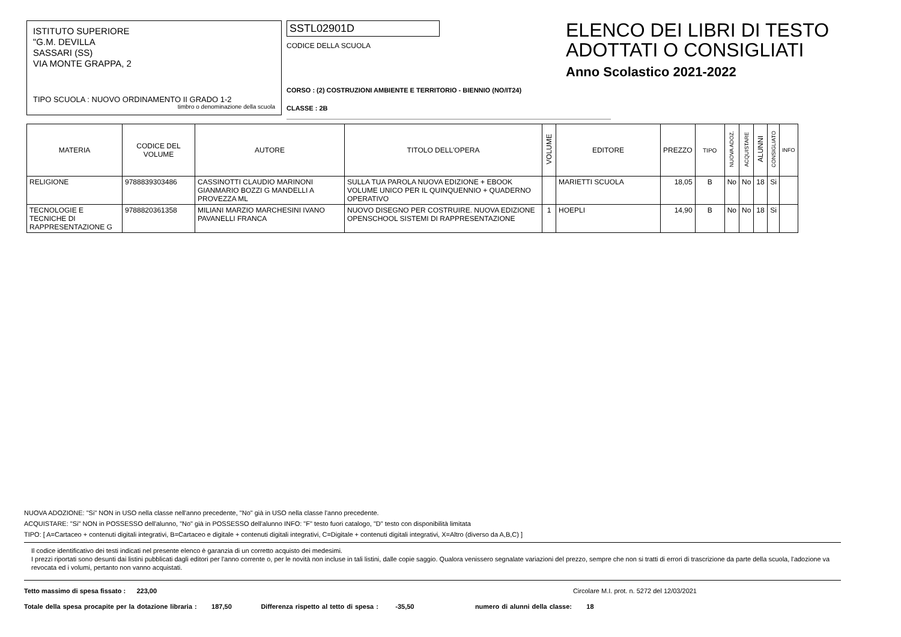ISTITUTO SUPERIORE
"G.M. DEVILLA
SASSARI (SS)
VIA MONTE GRAPPA, 2
TIPO SCUOLA : NUOVO ORDINAMENTO II GRADO 1-2
timbro o denominazione della scuola
SSTL02901D
CODICE DELLA SCUOLA
CORSO : (2) COSTRUZIONI AMBIENTE E TERRITORIO - BIENNIO (NO/IT24)
CLASSE : 2B
ELENCO DEI LIBRI DI TESTO
ADOTTATI O CONSIGLIATI
Anno Scolastico 2021-2022
| MATERIA | CODICE DEL VOLUME | AUTORE | TITOLO DELL'OPERA | VOLUME | EDITORE | PREZZO | TIPO | NUOVA ADOZ. | ACQUISTARE | ALUNNI | CONSIGLIATO | INFO |
| --- | --- | --- | --- | --- | --- | --- | --- | --- | --- | --- | --- | --- |
| RELIGIONE | 9788839303486 | CASSINOTTI CLAUDIO MARINONI GIANMARIO BOZZI G MANDELLI A PROVEZZA ML | SULLA TUA PAROLA NUOVA EDIZIONE + EBOOK VOLUME UNICO PER IL QUINQUENNIO + QUADERNO OPERATIVO | | MARIETTI SCUOLA | 18,05 | B | No | No | 18 | Si | |
| TECNOLOGIE E TECNICHE DI RAPPRESENTAZIONE G | 9788820361358 | MILIANI MARZIO MARCHESINI IVANO PAVANELLI FRANCA | NUOVO DISEGNO PER COSTRUIRE. NUOVA EDIZIONE OPENSCHOOL SISTEMI DI RAPPRESENTAZIONE | 1 | HOEPLI | 14,90 | B | No | No | 18 | Si | |
NUOVA ADOZIONE: "Si" NON in USO nella classe nell'anno precedente, "No" già in USO nella classe l'anno precedente.
ACQUISTARE: "Si" NON in POSSESSO dell'alunno, "No" già in POSSESSO dell'alunno INFO: "F" testo fuori catalogo, "D" testo con disponibilità limitata
TIPO: [ A=Cartaceo + contenuti digitali integrativi, B=Cartaceo e digitale + contenuti digitali integrativi, C=Digitale + contenuti digitali integrativi, X=Altro (diverso da A,B,C) ]
Il codice identificativo dei testi indicati nel presente elenco è garanzia di un corretto acquisto dei medesimi.
I prezzi riportati sono desunti dai listini pubblicati dagli editori per l'anno corrente o, per le novità non incluse in tali listini, dalle copie saggio. Qualora venissero segnalate variazioni del prezzo, sempre che non si tratti di errori di trascrizione da parte della scuola, l'adozione va revocata ed i volumi, pertanto non vanno acquistati.
Tetto massimo di spesa fissato : 223,00 Circolare M.I. prot. n. 5272 del 12/03/2021
Totale della spesa procapite per la dotazione libraria : 187,50 Differenza rispetto al tetto di spesa : -35,50 numero di alunni della classe: 18